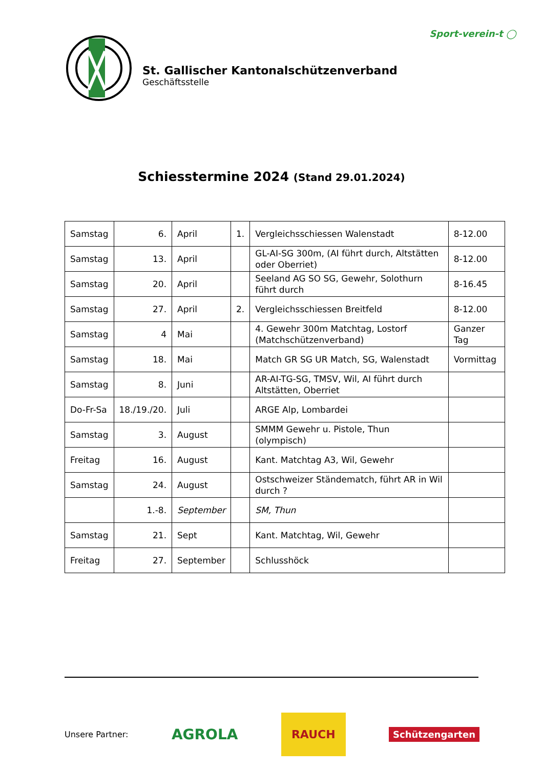St. Gallischer Kantonalschützenverband
Geschäftsstelle
Sport-verein-t ◯
Schiesstermine 2024 (Stand 29.01.2024)
| Samstag | 6. | April | 1. | Vergleichsschiessen Walenstadt | 8-12.00 |
| Samstag | 13. | April | | GL-AI-SG 300m, (AI führt durch, Altstätten oder Oberriet) | 8-12.00 |
| Samstag | 20. | April | | Seeland AG SO SG, Gewehr, Solothurn führt durch | 8-16.45 |
| Samstag | 27. | April | 2. | Vergleichsschiessen Breitfeld | 8-12.00 |
| Samstag | 4 | Mai | | 4. Gewehr 300m Matchtag, Lostorf (Matchschützenverband) | Ganzer Tag |
| Samstag | 18. | Mai | | Match GR SG UR Match, SG, Walenstadt | Vormittag |
| Samstag | 8. | Juni | | AR-AI-TG-SG, TMSV, Wil, AI führt durch Altstätten, Oberriet | |
| Do-Fr-Sa | 18./19./20. | Juli | | ARGE Alp, Lombardei | |
| Samstag | 3. | August | | SMMM Gewehr u. Pistole, Thun (olympisch) | |
| Freitag | 16. | August | | Kant. Matchtag A3, Wil, Gewehr | |
| Samstag | 24. | August | | Ostschweizer Ständematch, führt AR in Wil durch ? | |
| | 1.-8. | September | | SM, Thun | |
| Samstag | 21. | Sept | | Kant. Matchtag, Wil, Gewehr | |
| Freitag | 27. | September | | Schlusshöck | |
Unsere Partner: AGROLA RAUCH Schützengarten